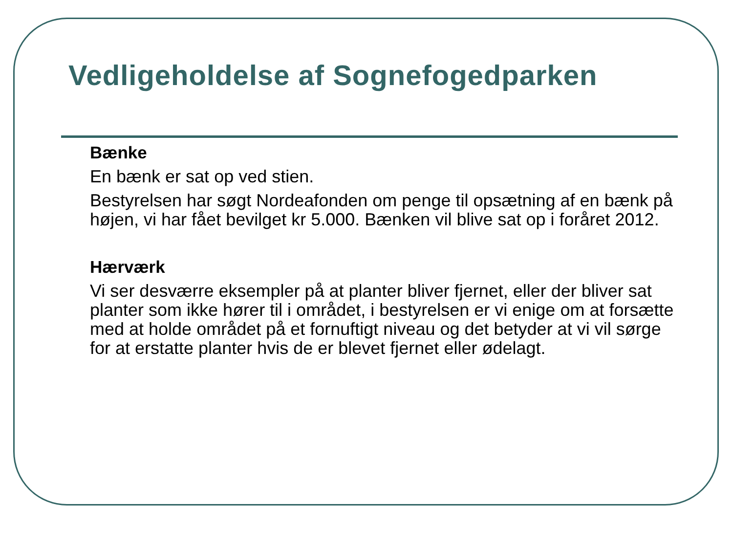Vedligeholdelse af Sognefogedparken
Bænke
En bænk er sat op ved stien.
Bestyrelsen har søgt Nordeafonden om penge til opsætning af en bænk på højen, vi har fået bevilget kr 5.000. Bænken vil blive sat op i foråret 2012.
Hærværk
Vi ser desværre eksempler på at planter bliver fjernet, eller der bliver sat planter som ikke hører til i området, i bestyrelsen er vi enige om at forsætte med at holde området på et fornuftigt niveau og det betyder at vi vil sørge for at erstatte planter hvis de er blevet fjernet eller ødelagt.